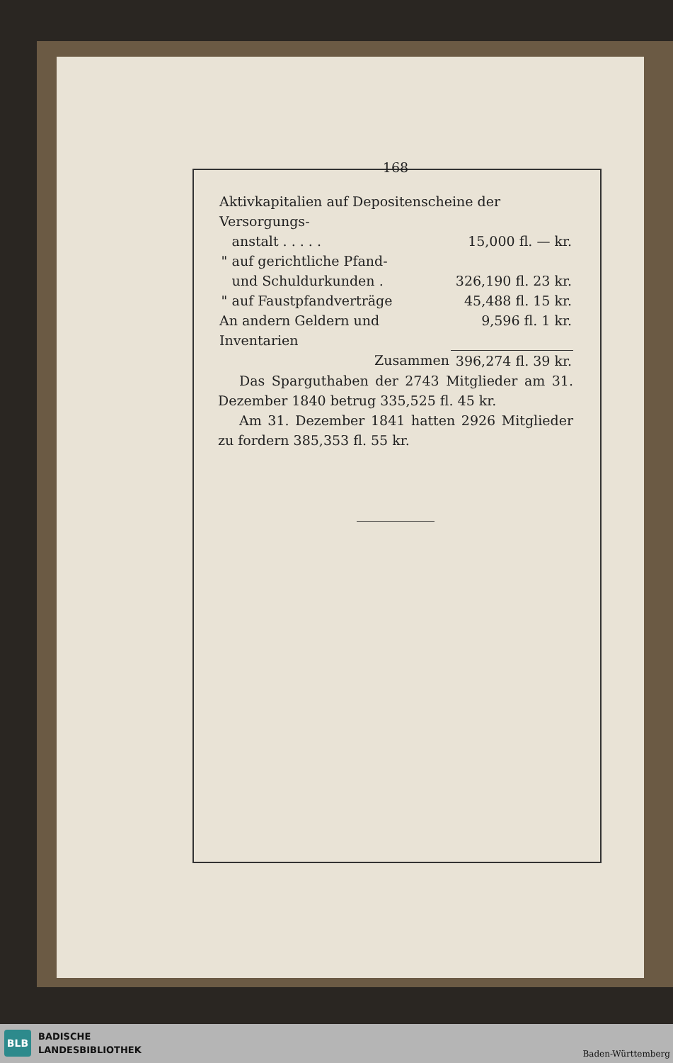168
| Aktivkapitalien auf Depositenscheine der Versorgungs- | | |
| | anstalt . . . . . | 15,000 fl. — kr. |
| " | auf gerichtliche Pfand- | |
| | und Schuldurkunden . | 326,190 fl. 23 kr. |
| " | auf Faustpfandverträge | 45,488 fl. 15 kr. |
| An andern Geldern und Inventarien | | 9,596 fl. 1 kr. |
| | Zusammen | 396,274 fl. 39 kr. |
Das Sparguthaben der 2743 Mitglieder am 31. Dezember 1840 betrug 335,525 fl. 45 kr.
Am 31. Dezember 1841 hatten 2926 Mitglieder zu fordern 385,353 fl. 55 kr.
BLB
BADISCHE
LANDESBIBLIOTHEK
Baden-Württemberg